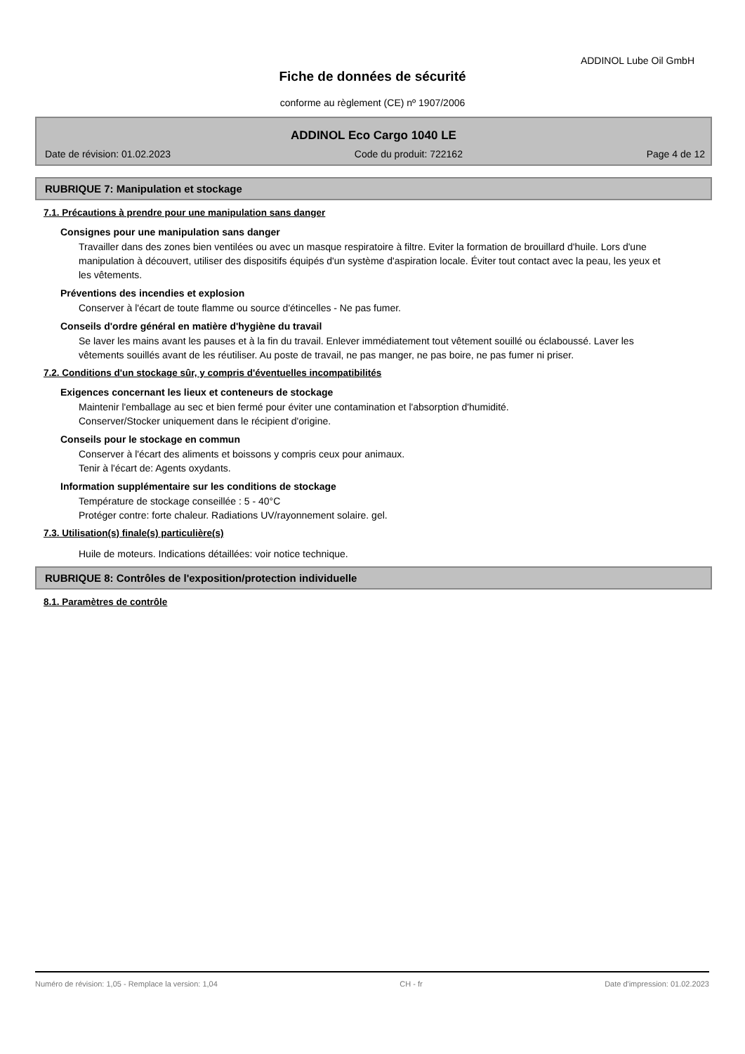ADDINOL Lube Oil GmbH
Fiche de données de sécurité
conforme au règlement (CE) nº 1907/2006
ADDINOL Eco Cargo 1040 LE
Date de révision: 01.02.2023 Code du produit: 722162 Page 4 de 12
RUBRIQUE 7: Manipulation et stockage
7.1. Précautions à prendre pour une manipulation sans danger
Consignes pour une manipulation sans danger
Travailler dans des zones bien ventilées ou avec un masque respiratoire à filtre. Eviter la formation de brouillard d'huile. Lors d'une manipulation à découvert, utiliser des dispositifs équipés d'un système d'aspiration locale. Éviter tout contact avec la peau, les yeux et les vêtements.
Préventions des incendies et explosion
Conserver à l'écart de toute flamme ou source d'étincelles - Ne pas fumer.
Conseils d'ordre général en matière d'hygiène du travail
Se laver les mains avant les pauses et à la fin du travail. Enlever immédiatement tout vêtement souillé ou éclaboussé. Laver les vêtements souillés avant de les réutiliser. Au poste de travail, ne pas manger, ne pas boire, ne pas fumer ni priser.
7.2. Conditions d'un stockage sûr, y compris d'éventuelles incompatibilités
Exigences concernant les lieux et conteneurs de stockage
Maintenir l'emballage au sec et bien fermé pour éviter une contamination et l'absorption d'humidité.
Conserver/Stocker uniquement dans le récipient d'origine.
Conseils pour le stockage en commun
Conserver à l'écart des aliments et boissons y compris ceux pour animaux.
Tenir à l'écart de: Agents oxydants.
Information supplémentaire sur les conditions de stockage
Température de stockage conseillée : 5 - 40°C
Protéger contre: forte chaleur. Radiations UV/rayonnement solaire. gel.
7.3. Utilisation(s) finale(s) particulière(s)
Huile de moteurs. Indications détaillées: voir notice technique.
RUBRIQUE 8: Contrôles de l'exposition/protection individuelle
8.1. Paramètres de contrôle
Numéro de révision: 1,05 - Remplace la version: 1,04 CH - fr Date d'impression: 01.02.2023